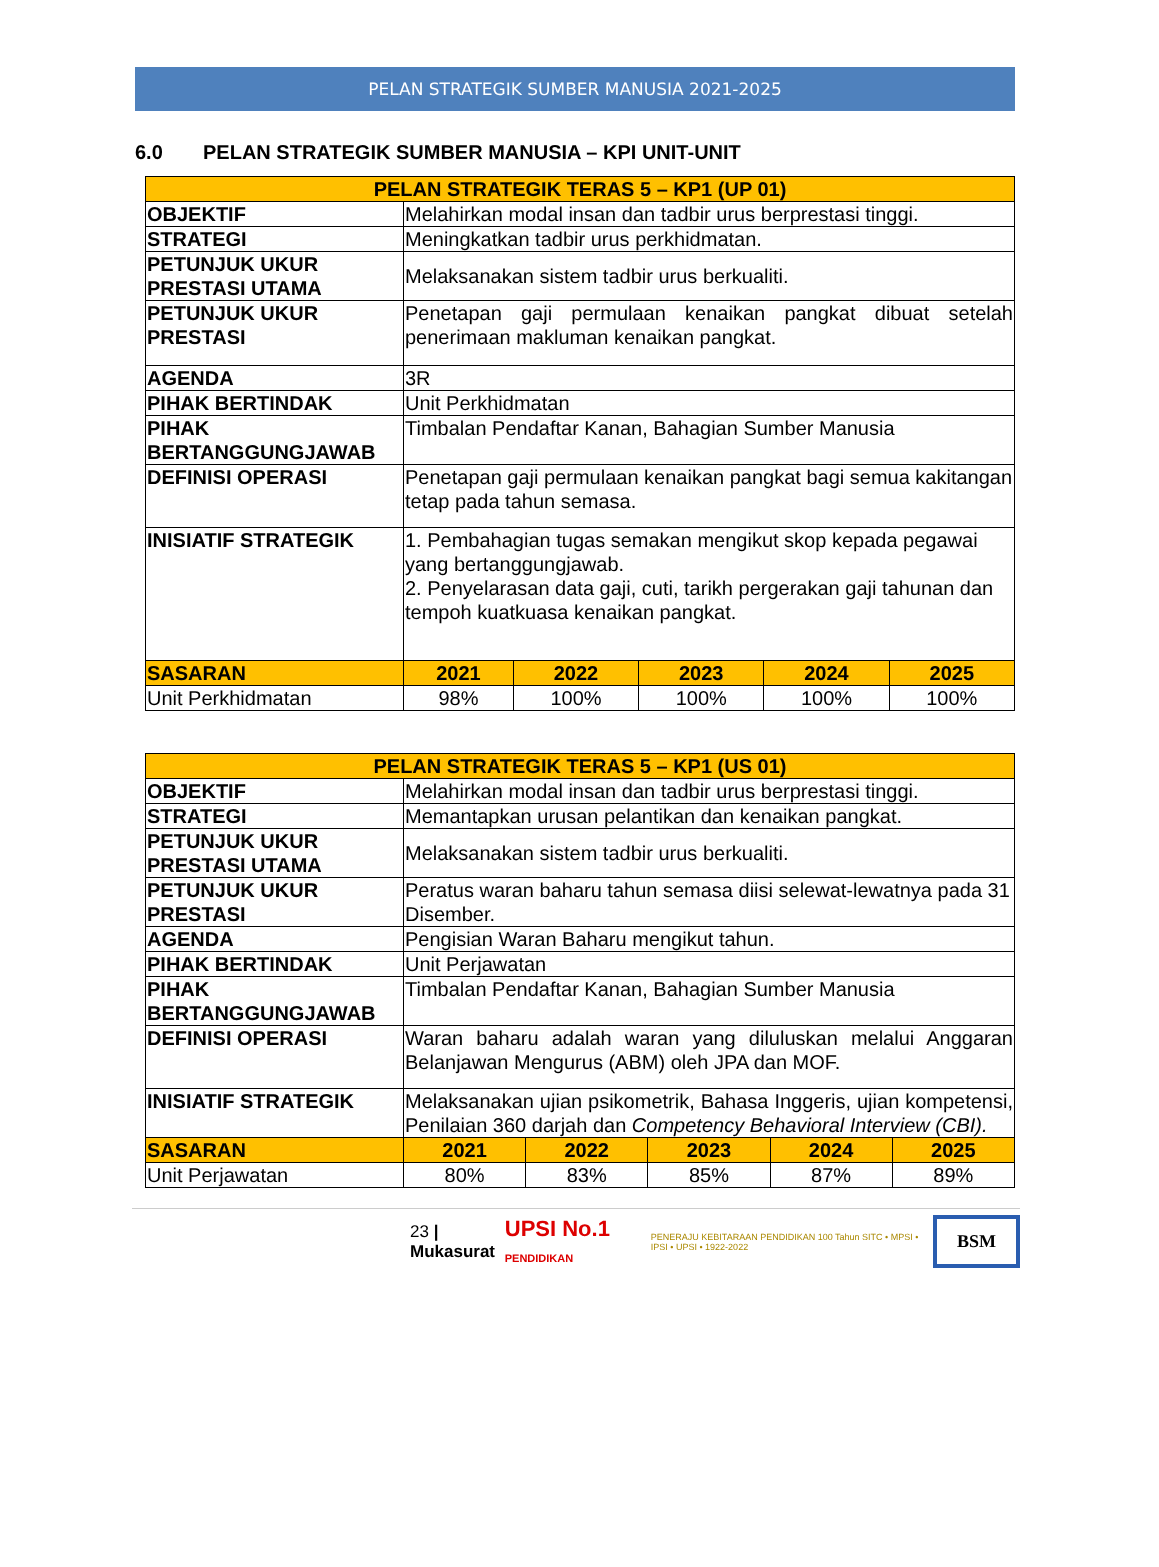PELAN STRATEGIK SUMBER MANUSIA 2021-2025
6.0 PELAN STRATEGIK SUMBER MANUSIA – KPI UNIT-UNIT
| PELAN STRATEGIK TERAS 5 – KP1 (UP 01) | | | | | |
| --- | --- | --- | --- | --- | --- |
| OBJEKTIF | Melahirkan modal insan dan tadbir urus berprestasi tinggi. | | | | |
| STRATEGI | Meningkatkan tadbir urus perkhidmatan. | | | | |
| PETUNJUK UKUR PRESTASI UTAMA | Melaksanakan sistem tadbir urus berkualiti. | | | | |
| PETUNJUK UKUR PRESTASI | Penetapan gaji permulaan kenaikan pangkat dibuat setelah penerimaan makluman kenaikan pangkat. | | | | |
| AGENDA | 3R | | | | |
| PIHAK BERTINDAK | Unit Perkhidmatan | | | | |
| PIHAK BERTANGGUNGJAWAB | Timbalan Pendaftar Kanan, Bahagian Sumber Manusia | | | | |
| DEFINISI OPERASI | Penetapan gaji permulaan kenaikan pangkat bagi semua kakitangan tetap pada tahun semasa. | | | | |
| INISIATIF STRATEGIK | 1. Pembahagian tugas semakan mengikut skop kepada pegawai yang bertanggungjawab. 2. Penyelarasan data gaji, cuti, tarikh pergerakan gaji tahunan dan tempoh kuatkuasa kenaikan pangkat. | | | | |
| SASARAN | 2021 | 2022 | 2023 | 2024 | 2025 |
| Unit Perkhidmatan | 98% | 100% | 100% | 100% | 100% |
| PELAN STRATEGIK TERAS 5 – KP1 (US 01) | | | | | |
| --- | --- | --- | --- | --- | --- |
| OBJEKTIF | Melahirkan modal insan dan tadbir urus berprestasi tinggi. | | | | |
| STRATEGI | Memantapkan urusan pelantikan dan kenaikan pangkat. | | | | |
| PETUNJUK UKUR PRESTASI UTAMA | Melaksanakan sistem tadbir urus berkualiti. | | | | |
| PETUNJUK UKUR PRESTASI | Peratus waran baharu tahun semasa diisi selewat-lewatnya pada 31 Disember. | | | | |
| AGENDA | Pengisian Waran Baharu mengikut tahun. | | | | |
| PIHAK BERTINDAK | Unit Perjawatan | | | | |
| PIHAK BERTANGGUNGJAWAB | Timbalan Pendaftar Kanan, Bahagian Sumber Manusia | | | | |
| DEFINISI OPERASI | Waran baharu adalah waran yang diluluskan melalui Anggaran Belanjawan Mengurus (ABM) oleh JPA dan MOF. | | | | |
| INISIATIF STRATEGIK | Melaksanakan ujian psikometrik, Bahasa Inggeris, ujian kompetensi, Penilaian 360 darjah dan Competency Behavioral Interview (CBI). | | | | |
| SASARAN | 2021 | 2022 | 2023 | 2024 | 2025 |
| Unit Perjawatan | 80% | 83% | 85% | 87% | 89% |
23 | Mukasurat UPSI No.1 PENDIDIKAN PENERAJU KEBITARAAN PENDIDIKAN 100 Tahun SITC • MPSI • IPSI • UPSI • 1922-2022 BSM